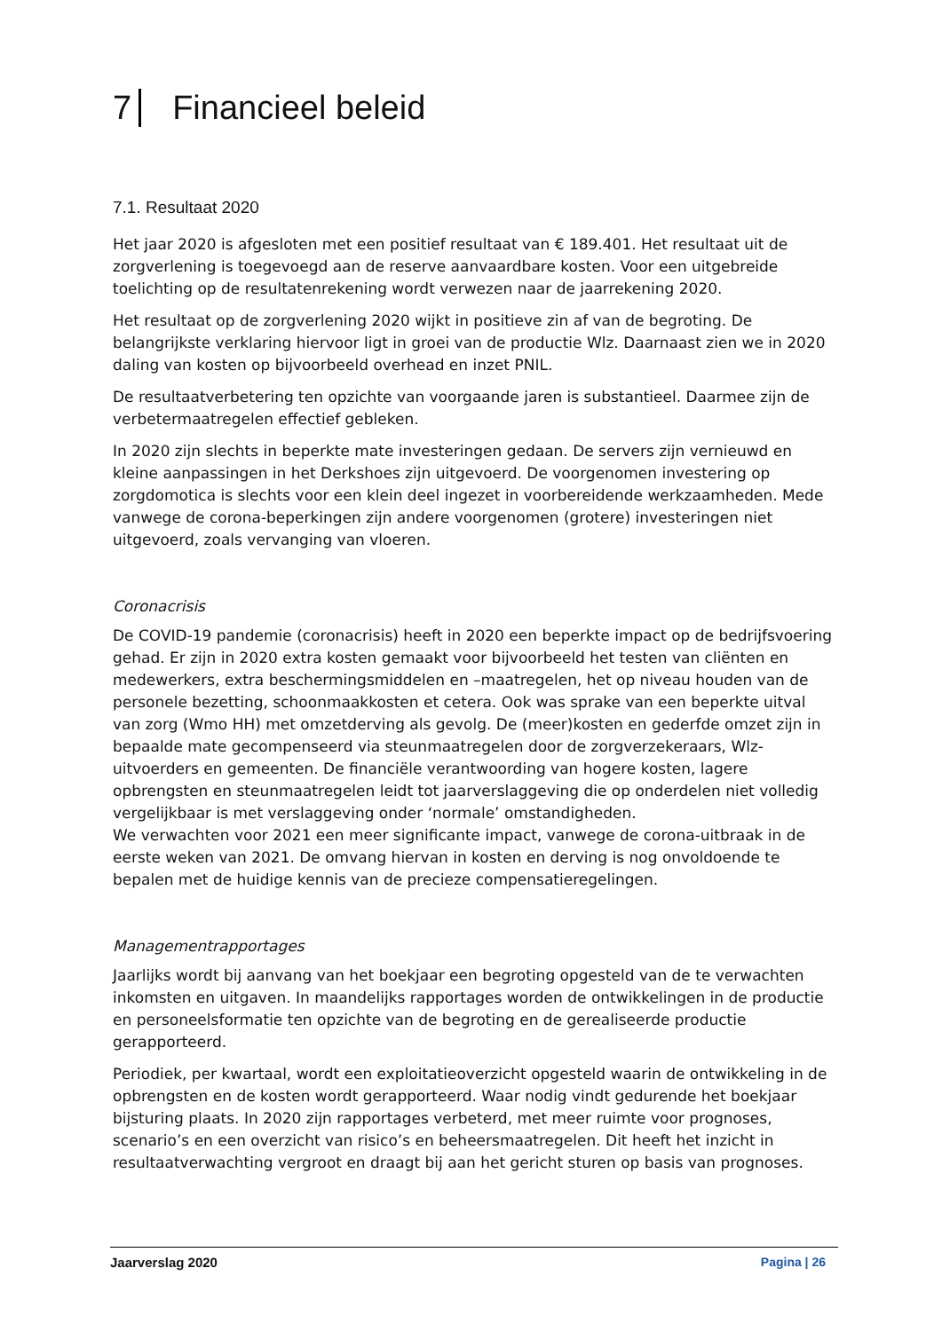7 Financieel beleid
7.1. Resultaat 2020
Het jaar 2020 is afgesloten met een positief resultaat van € 189.401. Het resultaat uit de zorgverlening is toegevoegd aan de reserve aanvaardbare kosten. Voor een uitgebreide toelichting op de resultatenrekening wordt verwezen naar de jaarrekening 2020.
Het resultaat op de zorgverlening 2020 wijkt in positieve zin af van de begroting. De belangrijkste verklaring hiervoor ligt in groei van de productie Wlz. Daarnaast zien we in 2020 daling van kosten op bijvoorbeeld overhead en inzet PNIL.
De resultaatverbetering ten opzichte van voorgaande jaren is substantieel. Daarmee zijn de verbetermaatregelen effectief gebleken.
In 2020 zijn slechts in beperkte mate investeringen gedaan. De servers zijn vernieuwd en kleine aanpassingen in het Derkshoes zijn uitgevoerd. De voorgenomen investering op zorgdomotica is slechts voor een klein deel ingezet in voorbereidende werkzaamheden. Mede vanwege de corona-beperkingen zijn andere voorgenomen (grotere) investeringen niet uitgevoerd, zoals vervanging van vloeren.
Coronacrisis
De COVID-19 pandemie (coronacrisis) heeft in 2020 een beperkte impact op de bedrijfsvoering gehad. Er zijn in 2020 extra kosten gemaakt voor bijvoorbeeld het testen van cliënten en medewerkers, extra beschermingsmiddelen en –maatregelen, het op niveau houden van de personele bezetting, schoonmaakkosten et cetera. Ook was sprake van een beperkte uitval van zorg (Wmo HH) met omzetderving als gevolg. De (meer)kosten en gederfde omzet zijn in bepaalde mate gecompenseerd via steunmaatregelen door de zorgverzekeraars, Wlz-uitvoerders en gemeenten. De financiële verantwoording van hogere kosten, lagere opbrengsten en steunmaatregelen leidt tot jaarverslaggeving die op onderdelen niet volledig vergelijkbaar is met verslaggeving onder ‘normale’ omstandigheden.
We verwachten voor 2021 een meer significante impact, vanwege de corona-uitbraak in de eerste weken van 2021. De omvang hiervan in kosten en derving is nog onvoldoende te bepalen met de huidige kennis van de precieze compensatieregelingen.
Managementrapportages
Jaarlijks wordt bij aanvang van het boekjaar een begroting opgesteld van de te verwachten inkomsten en uitgaven. In maandelijks rapportages worden de ontwikkelingen in de productie en personeelsformatie ten opzichte van de begroting en de gerealiseerde productie gerapporteerd.
Periodiek, per kwartaal, wordt een exploitatieoverzicht opgesteld waarin de ontwikkeling in de opbrengsten en de kosten wordt gerapporteerd. Waar nodig vindt gedurende het boekjaar bijsturing plaats. In 2020 zijn rapportages verbeterd, met meer ruimte voor prognoses, scenario’s en een overzicht van risico’s en beheersmaatregelen. Dit heeft het inzicht in resultaatverwachting vergroot en draagt bij aan het gericht sturen op basis van prognoses.
Jaarverslag 2020 Pagina | 26